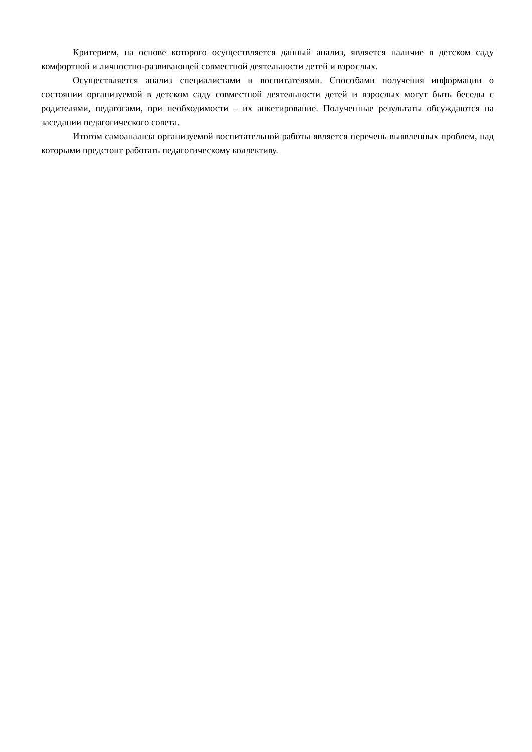Критерием, на основе которого осуществляется данный анализ, является наличие в детском саду комфортной и личностно-развивающей совместной деятельности детей и взрослых.
Осуществляется анализ специалистами и воспитателями. Способами получения информации о состоянии организуемой в детском саду совместной деятельности детей и взрослых могут быть беседы с родителями, педагогами, при необходимости – их анкетирование. Полученные результаты обсуждаются на заседании педагогического совета.
Итогом самоанализа организуемой воспитательной работы является перечень выявленных проблем, над которыми предстоит работать педагогическому коллективу.